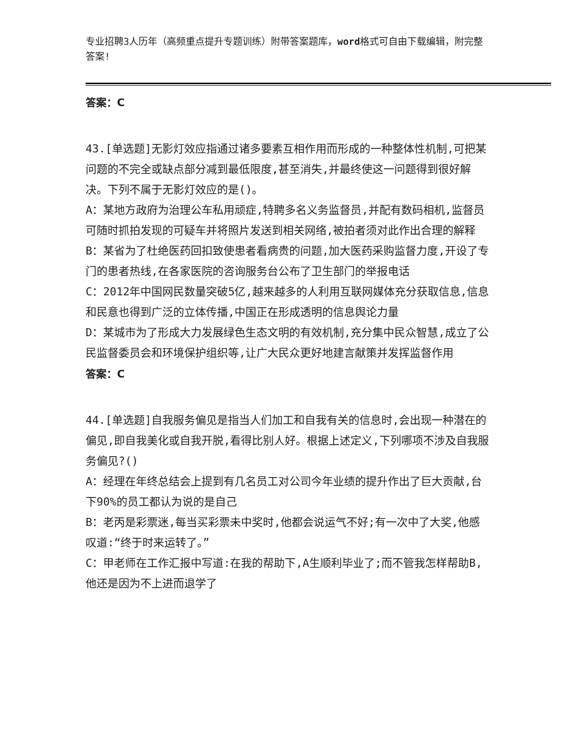专业招聘3人历年（高频重点提升专题训练）附带答案题库，word格式可自由下载编辑，附完整答案!
答案：C
43.[单选题]无影灯效应指通过诸多要素互相作用而形成的一种整体性机制,可把某问题的不完全或缺点部分减到最低限度,甚至消失,并最终使这一问题得到很好解决。下列不属于无影灯效应的是()。
A：某地方政府为治理公车私用顽症,特聘多名义务监督员,并配有数码相机,监督员可随时抓拍发现的可疑车并将照片发送到相关网络,被拍者须对此作出合理的解释
B：某省为了杜绝医药回扣致使患者看病贵的问题,加大医药采购监督力度,开设了专门的患者热线,在各家医院的咨询服务台公布了卫生部门的举报电话
C：2012年中国网民数量突破5亿,越来越多的人利用互联网媒体充分获取信息,信息和民意也得到广泛的立体传播,中国正在形成透明的信息舆论力量
D：某城市为了形成大力发展绿色生态文明的有效机制,充分集中民众智慧,成立了公民监督委员会和环境保护组织等,让广大民众更好地建言献策并发挥监督作用
答案：C
44.[单选题]自我服务偏见是指当人们加工和自我有关的信息时,会出现一种潜在的偏见,即自我美化或自我开脱,看得比别人好。根据上述定义,下列哪项不涉及自我服务偏见?()
A：经理在年终总结会上提到有几名员工对公司今年业绩的提升作出了巨大贡献,台下90%的员工都认为说的是自己
B：老丙是彩票迷,每当买彩票未中奖时,他都会说运气不好;有一次中了大奖,他感叹道:“终于时来运转了。”
C：甲老师在工作汇报中写道:在我的帮助下,A生顺利毕业了;而不管我怎样帮助B,他还是因为不上进而退学了